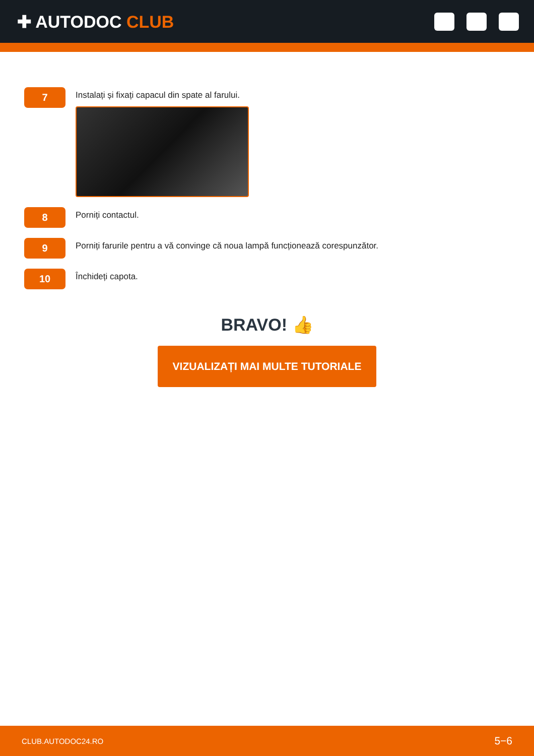✚ AUTODOC CLUB
7
Instalați și fixați capacul din spate al farului.
8
Porniți contactul.
9
Porniți farurile pentru a vă convinge că noua lampă funcționează corespunzător.
10
Închideți capota.
BRAVO! 👍
VIZUALIZAȚI MAI MULTE TUTORIALE
CLUB.AUTODOC24.RO 5−6